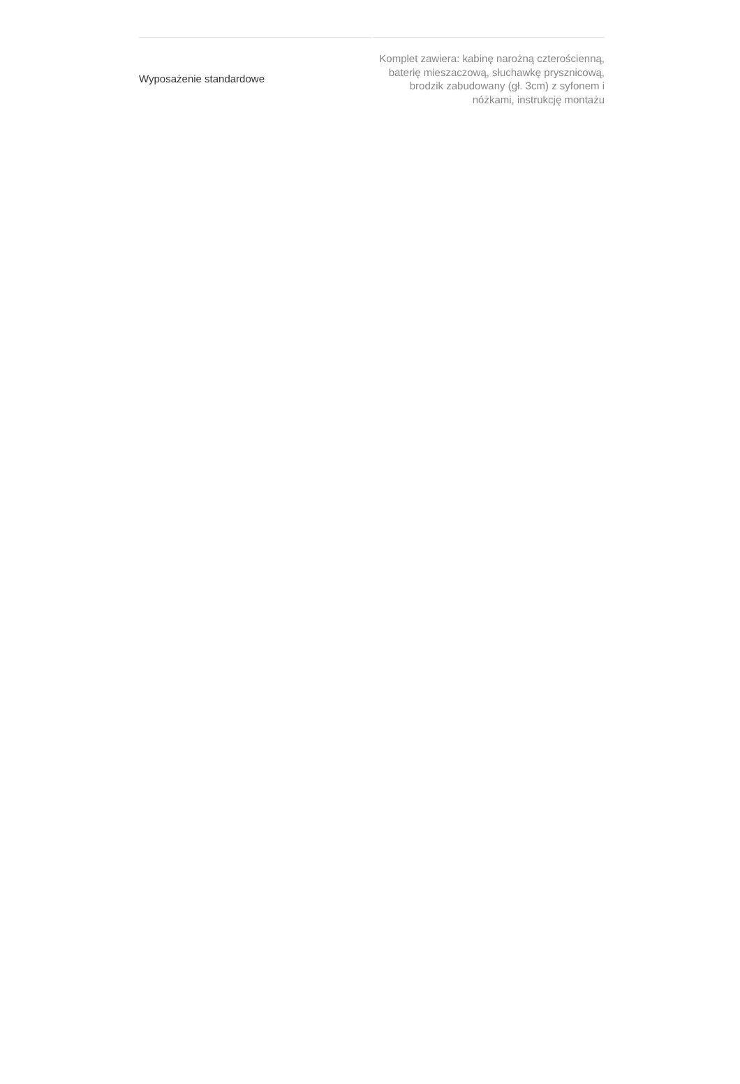| Wyposażenie standardowe | Komplet zawiera: kabinę narożną czterościenną, baterię mieszaczową, słuchawkę prysznicową, brodzik zabudowany (gł. 3cm) z syfonem i nóżkami, instrukcję montażu |